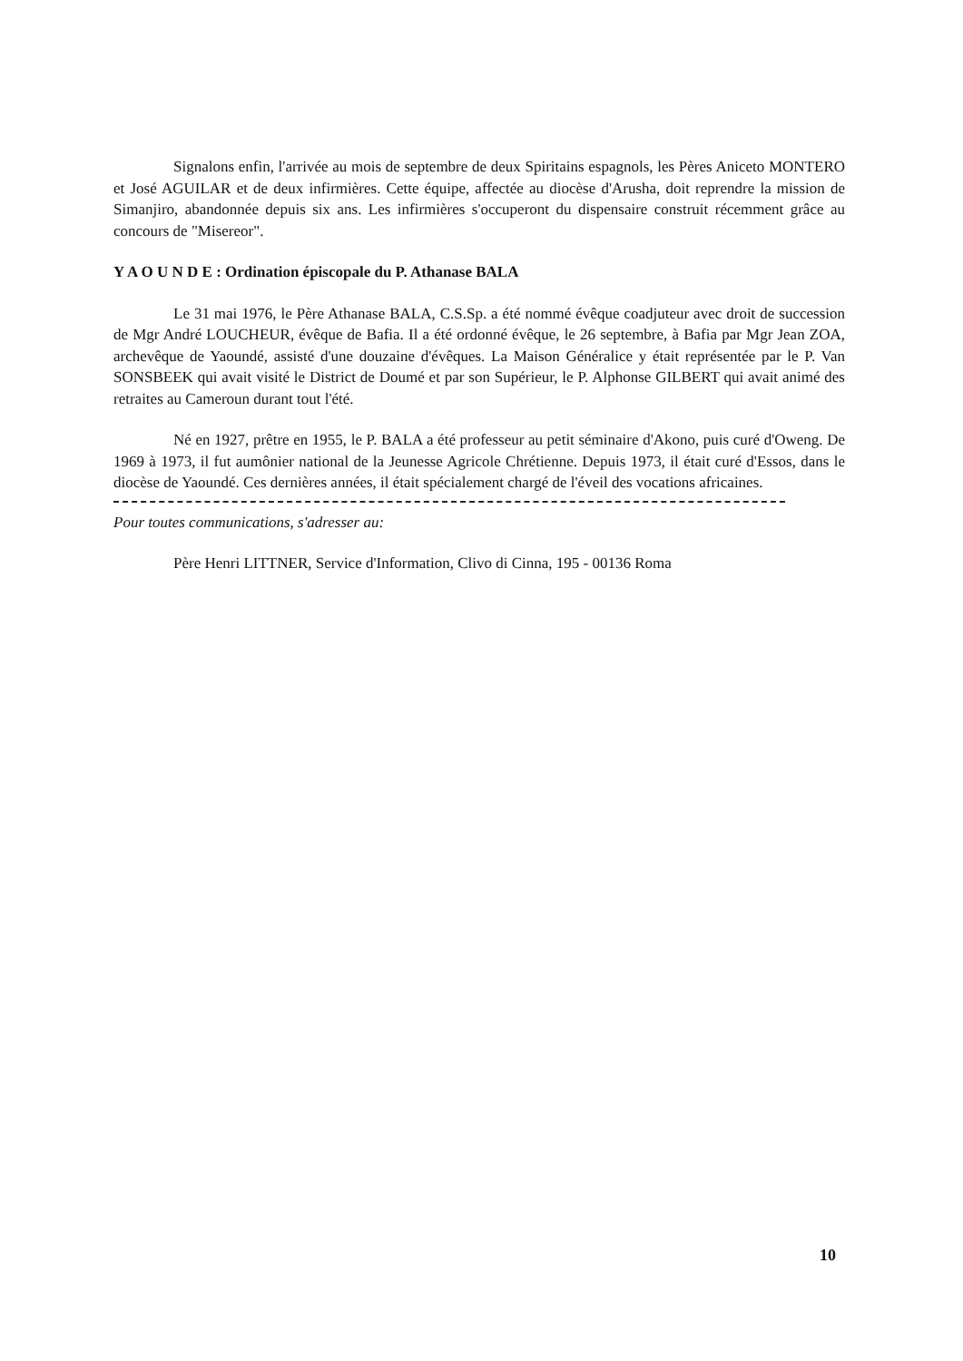Signalons enfin, l'arrivée au mois de septembre de deux Spiritains espagnols, les Pères Aniceto MONTERO et José AGUILAR et de deux infirmières. Cette équipe, affectée au diocèse d'Arusha, doit reprendre la mission de Simanjiro, abandonnée depuis six ans. Les infirmières s'occuperont du dispensaire construit récemment grâce au concours de "Misereor".
Y A O U N D E : Ordination épiscopale du P. Athanase BALA
Le 31 mai 1976, le Père Athanase BALA, C.S.Sp. a été nommé évêque coadjuteur avec droit de succession de Mgr André LOUCHEUR, évêque de Bafia. Il a été ordonné évêque, le 26 septembre, à Bafia par Mgr Jean ZOA, archevêque de Yaoundé, assisté d'une douzaine d'évêques. La Maison Généralice y était représentée par le P. Van SONSBEEK qui avait visité le District de Doumé et par son Supérieur, le P. Alphonse GILBERT qui avait animé des retraites au Cameroun durant tout l'été.
Né en 1927, prêtre en 1955, le P. BALA a été professeur au petit séminaire d'Akono, puis curé d'Oweng. De 1969 à 1973, il fut aumônier national de la Jeunesse Agricole Chrétienne. Depuis 1973, il était curé d'Essos, dans le diocèse de Yaoundé. Ces dernières années, il était spécialement chargé de l'éveil des vocations africaines.
Pour toutes communications, s'adresser au:
Père Henri LITTNER, Service d'Information, Clivo di Cinna, 195 - 00136 Roma
10